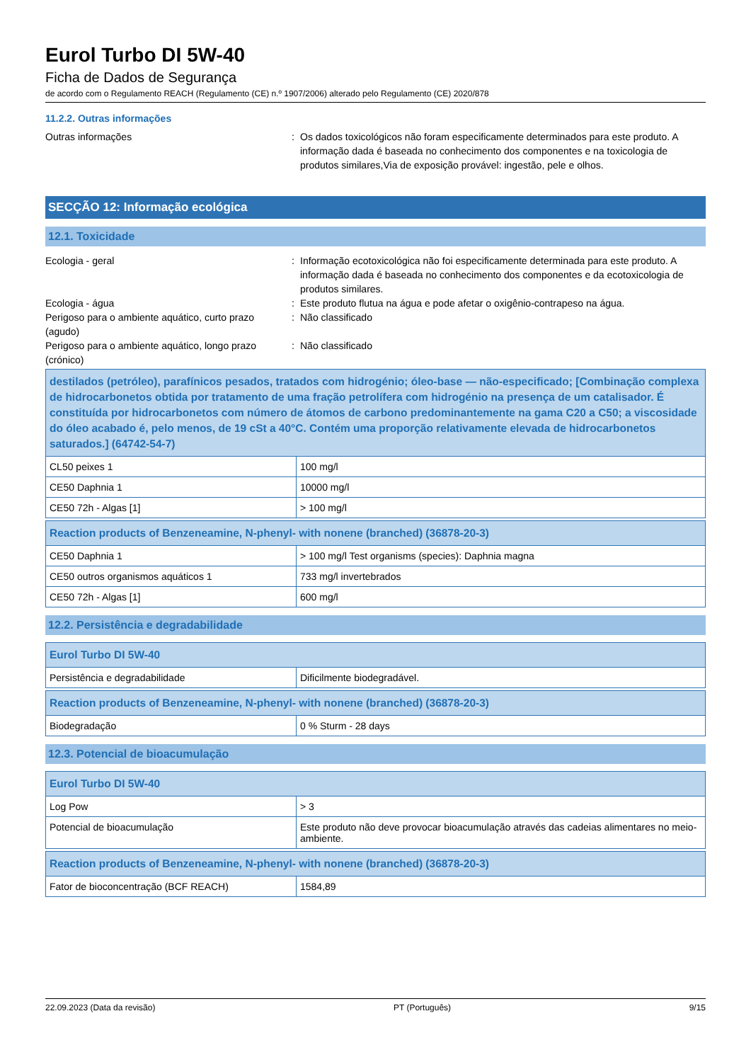Eurol Turbo DI 5W-40
Ficha de Dados de Segurança
de acordo com o Regulamento REACH (Regulamento (CE) n.º 1907/2006) alterado pelo Regulamento (CE) 2020/878
11.2.2. Outras informações
Outras informações : Os dados toxicológicos não foram especificamente determinados para este produto. A informação dada é baseada no conhecimento dos componentes e na toxicologia de produtos similares,Via de exposição provável: ingestão, pele e olhos.
SECÇÃO 12: Informação ecológica
12.1. Toxicidade
Ecologia - geral : Informação ecotoxicológica não foi especificamente determinada para este produto. A informação dada é baseada no conhecimento dos componentes e da ecotoxicologia de produtos similares.
Ecologia - água : Este produto flutua na água e pode afetar o oxigênio-contrapeso na água.
Perigoso para o ambiente aquático, curto prazo (agudo)
: Não classificado
Perigoso para o ambiente aquático, longo prazo (crónico)
: Não classificado
| destilados (petróleo), parafínicos pesados, tratados com hidrogénio; óleo-base — não-especificado; [Combinação complexa de hidrocarbonetos obtida por tratamento de uma fração petrolífera com hidrogénio na presença de um catalisador. É constituída por hidrocarbonetos com número de átomos de carbono predominantemente na gama C20 a C50; a viscosidade do óleo acabado é, pelo menos, de 19 cSt a 40°C. Contém uma proporção relativamente elevada de hidrocarbonetos saturados.] (64742-54-7) | |
| --- | --- |
| CL50 peixes 1 | 100 mg/l |
| CE50 Daphnia 1 | 10000 mg/l |
| CE50 72h - Algas [1] | > 100 mg/l |
| Reaction products of Benzeneamine, N-phenyl- with nonene (branched) (36878-20-3) | |
| --- | --- |
| CE50 Daphnia 1 | > 100 mg/l Test organisms (species): Daphnia magna |
| CE50 outros organismos aquáticos 1 | 733 mg/l invertebrados |
| CE50 72h - Algas [1] | 600 mg/l |
12.2. Persistência e degradabilidade
| Eurol Turbo DI 5W-40 | |
| --- | --- |
| Persistência e degradabilidade | Dificilmente biodegradável. |
| Reaction products of Benzeneamine, N-phenyl- with nonene (branched) (36878-20-3) | |
| --- | --- |
| Biodegradação | 0 % Sturm - 28 days |
12.3. Potencial de bioacumulação
| Eurol Turbo DI 5W-40 | |
| --- | --- |
| Log Pow | > 3 |
| Potencial de bioacumulação | Este produto não deve provocar bioacumulação através das cadeias alimentares no meio-ambiente. |
| Reaction products of Benzeneamine, N-phenyl- with nonene (branched) (36878-20-3) | |
| --- | --- |
| Fator de bioconcentração (BCF REACH) | 1584,89 |
22.09.2023 (Data da revisão) PT (Português) 9/15